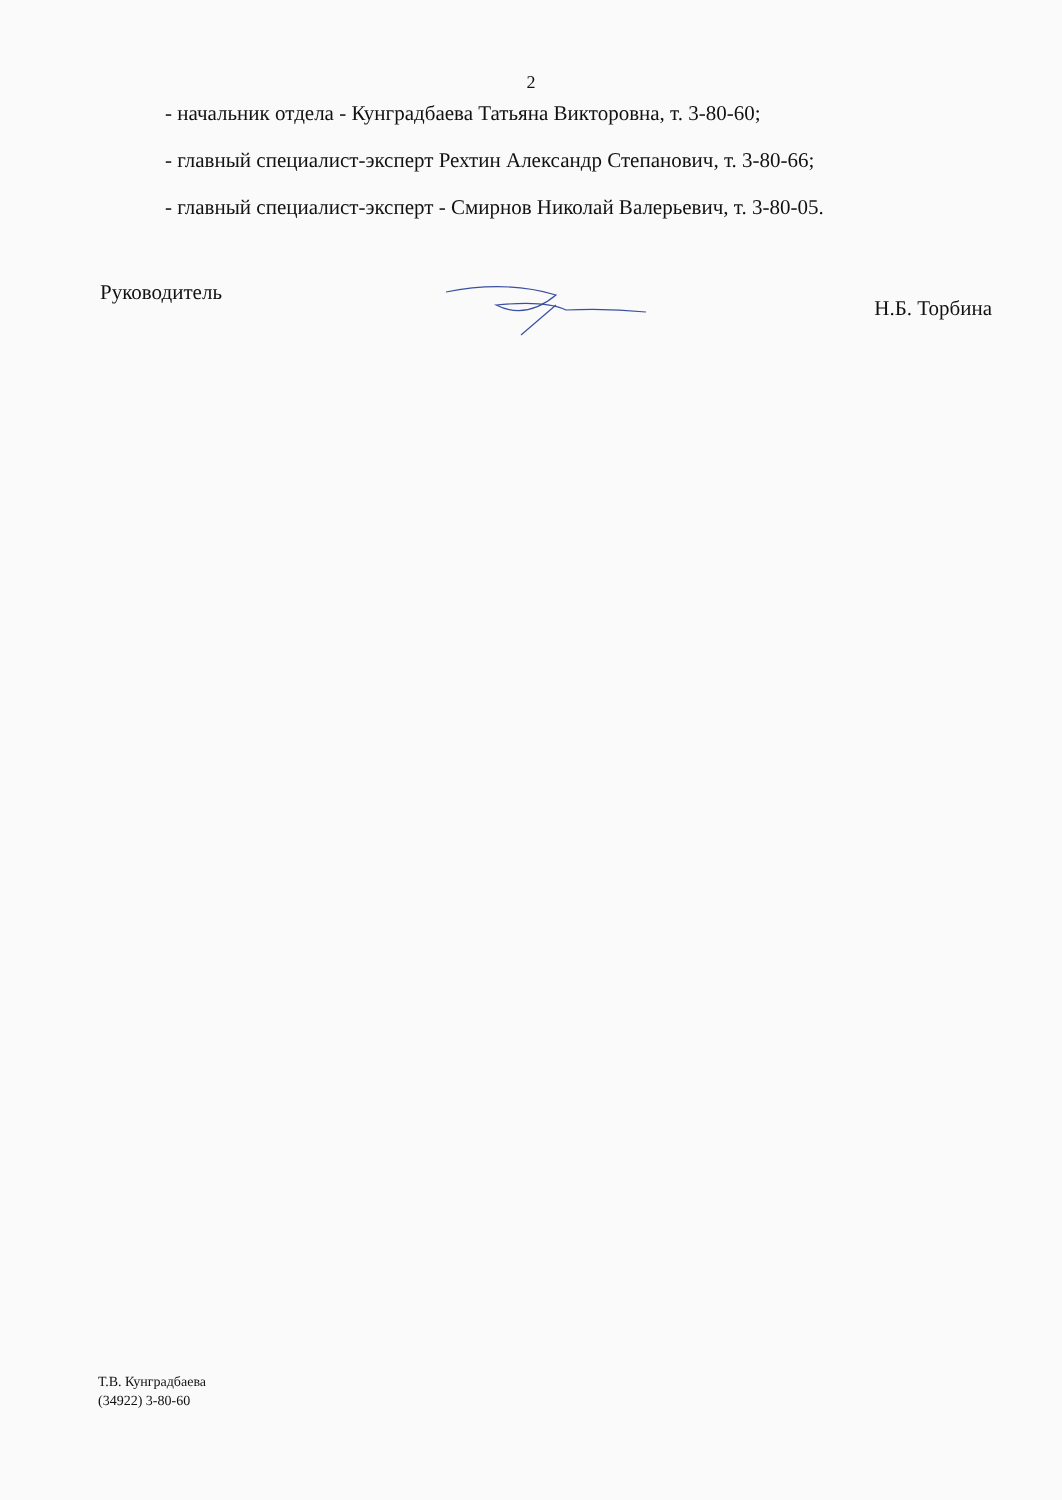2
- начальник отдела - Кунградбаева Татьяна Викторовна, т. 3-80-60;
- главный специалист-эксперт Рехтин Александр Степанович, т. 3-80-66;
- главный специалист-эксперт - Смирнов Николай Валерьевич, т. 3-80-05.
Руководитель
Н.Б. Торбина
Т.В. Кунградбаева
(34922) 3-80-60